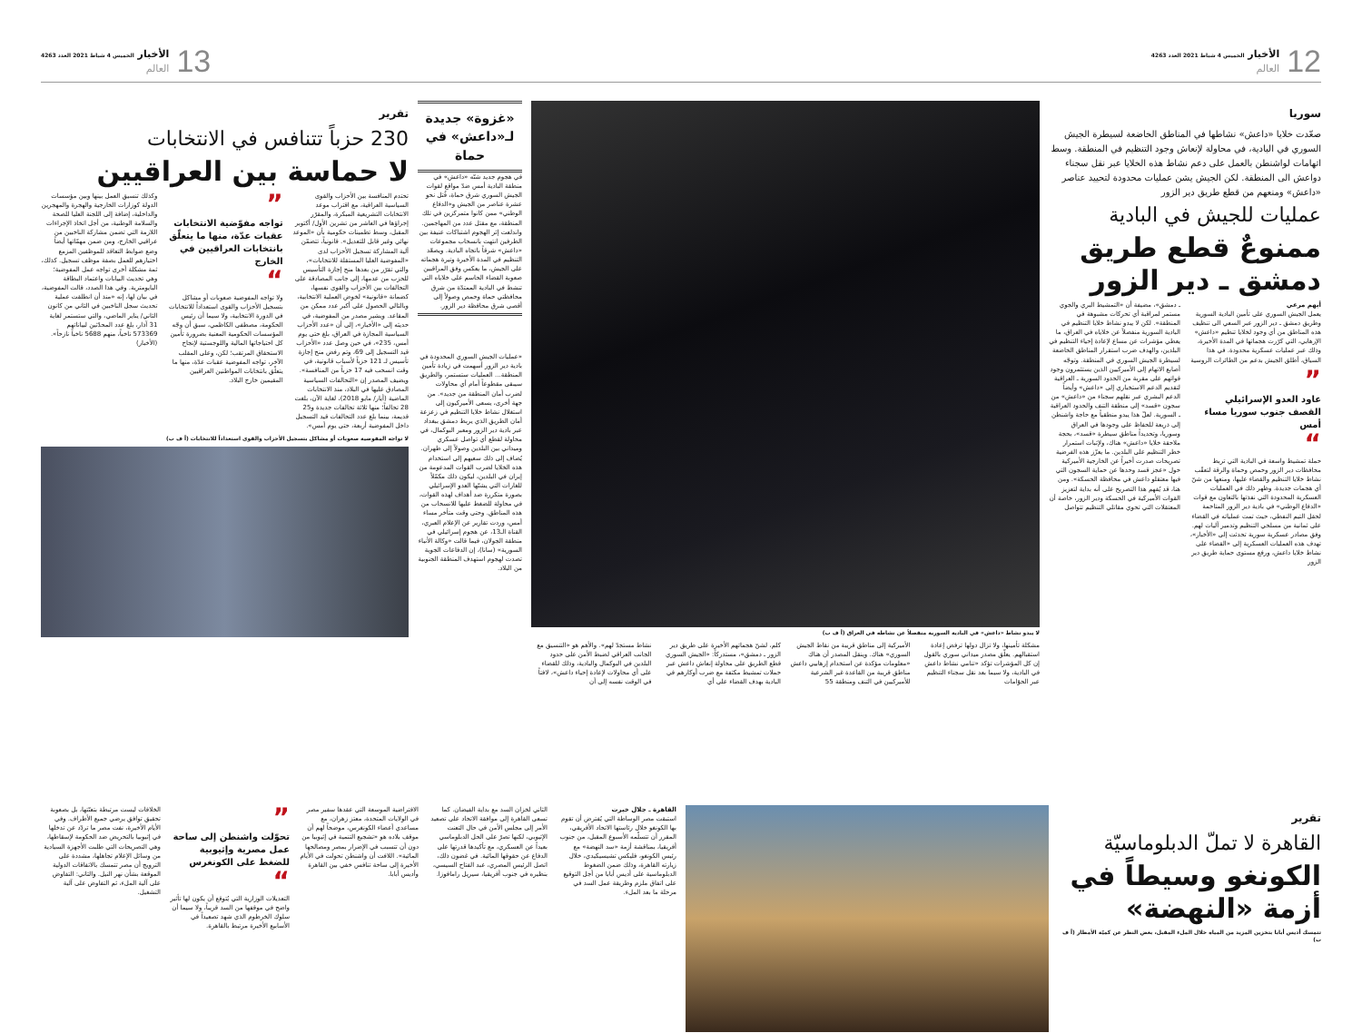12
الأخبار الخميس 4 شباط 2021 العدد 4263
العالم
13
الأخبار الخميس 4 شباط 2021 العدد 4263
العالم
سوريا
صعّدت خلايا «داعش» نشاطها في المناطق الخاضعة لسيطرة الجيش السوري في البادية، في محاولة لإنعاش وجود التنظيم في المنطقة. وسط اتهامات لواشنطن بالعمل على دعم نشاط هذه الخلايا عبر نقل سجناء دواعش الى المنطقة. لكن الجيش يشن عمليات محدودة لتحييد عناصر «داعش» ومنعهم من قطع طريق دير الزور
عمليات للجيش في البادية
ممنوعٌ قطع طريق دمشق ـ دير الزور
أيهم مرعي
يعمل الجيش السوري على تأمين البادية السورية وطريق دمشق ـ دير الزور عبر السعي الى تنظيف هذه المناطق من أي وجود لخلايا تنظيم «داعش» الإرهابي، التي كرّرت هجماتها في المدة الأخيرة، وذلك عبر عمليات عسكرية محدودة. في هذا السياق، أطلق الجيش بدعم من الطائرات الروسية
”
عاود العدو الإسرائيلي القصف جنوب سوريا مساء أمس
“
حملة تمشيط واسعة في البادية التي تربط محافظات دير الزور وحمص وحماة والرقة لتعقّب نشاط خلايا التنظيم والقضاء عليها، ومنعها من شنّ أي هجمات جديدة. وظهر ذلك في العمليات العسكرية المحدودة التي نفذتها بالتعاون مع قوات «الدفاع الوطني» في بادية دير الزور المتاخمة لحقل التيم النفطي، حيث تمت عملياته في القضاء على ثمانية من مسلحي التنظيم وتدمير آليات لهم. وفق مصادر عسكرية سورية تحدثت إلى «الأخبار»، تهدف هذه العمليات العسكرية إلى «القضاء على نشاط خلايا داعش، ورفع مستوى حماية طريق دير الزور
ـ دمشق»، مضيفة أن «التمشيط البري والجوي مستمر لمراقبة أي تحركات مشبوهة في المنطقة». لكن لا يبدو نشاط خلايا التنظيم في البادية السورية منفصلاً عن خلاياه في العراق، ما يعطي مؤشرات عن مساع لإعادة إحياء التنظيم في البلدين، والهدف ضرب استقرار المناطق الخاضعة لسيطرة الجيش السوري في المنطقة. وتوجّه أصابع الاتهام إلى الأميركيين الذين يستثمرون وجود قواتهم على مقربة من الحدود السورية ـ العراقية لتقديم الدعم الاستخباري إلى «داعش» وأيضاً الدعم البشري عبر نقلهم سجناء من «داعش» من سجون «قسد» إلى منطقة التنف والحدود العراقية ـ السورية. لعلّ هذا يبدو منطقياً مع حاجة واشنطن إلى ذريعة للحفاظ على وجودها في العراق وسوريا، وتحديداً مناطق سيطرة «قسد»، بحجة ملاحقة خلايا «داعش» هناك، ولإثبات استمرار خطر التنظيم على البلدين. ما يعزّز هذه الفرضية تصريحات صدرت أخيراً عن الخارجية الأميركية حول «عجز قسد وحدها عن حماية السجون التي فيها معتقلو داعش في محافظة الحسكة». ومن هنا، قد يُفهم هذا التصريح على أنه بداية لتعزيز القوات الأميركية في الحسكة ودير الزور، خاصة أن المعتقلات التي تحوي مقاتلي التنظيم تتواصل
لا يبدو نشاط «داعش» في البادية السورية منفصلاً عن نشاطه في العراق (أ ف ب)
مشكلة تأمينها، ولا تزال دولها ترفض إعادة استقبالهم. يعلّق مصدر ميداني سوري بالقول إن كل المؤشرات تؤكد «تنامي نشاط داعش في البادية، ولا سيما بعد نقل سجناء التنظيم عبر الحوّامات
الأميركية إلى مناطق قريبة من نقاط الجيش السوري» هناك. وينقل المصدر أن هناك «معلومات مؤكدة عن استخدام إرهابيي داعش مناطق قريبة من القاعدة غير الشرعية للأميركيين في التنف ومنطقة 55
كلم، لشنّ هجماتهم الأخيرة على طريق دير الزور ـ دمشق»، مستدركاً: «الجيش السوري قطع الطريق على محاولة إنعاش داعش عبر حملات تمشيط مكثفة مع ضرب أوكارهم في البادية بهدف القضاء على أي
نشاط مستجدّ لهم». والأهم هو «التنسيق مع الجانب العراقي لضبط الأمن على حدود البلدين في البوكمال والبادية، وذلك للقضاء على أي محاولات لإعادة إحياء داعش»، لافتاً في الوقت نفسه إلى أن
«غزوة» جديدة لـ«داعش» في حماة
في هجوم جديد شنّه «داعش» في منطقة البادية أمس ضدّ مواقع لقوات الجيش السوري شرق حماة، قُتل نحو عشرة عناصر من الجيش و«الدفاع الوطني» ممن كانوا متمركزين في تلك المنطقة، مع مقتل عدد من المهاجمين. واندلعت إثر الهجوم اشتباكات عنيفة بين الطرفين انتهت بانسحاب مجموعات «داعش» شرقاً باتجاه البادية. ويصعّد التنظيم في المدة الأخيرة وتيرة هجماته على الجيش، ما يعكس وفق المراقبين صعوبة القضاء الحاسم على خلاياه التي تنشط في البادية الممتدّة من شرق محافظتي حماة وحمص وصولاً إلى أقصى شرق محافظة دير الزور.
«عمليات الجيش السوري المحدودة في بادية دير الزور أسهمت في زيادة تأمين المنطقة... العمليات ستستمر، والطريق سيبقى مقطوعاً أمام أي محاولات لضرب أمان المنطقة من جديد». من جهة أخرى، يسعى الأميركيون إلى استغلال نشاط خلايا التنظيم في زعزعة أمان الطريق الذي يربط دمشق ببغداد عبر بادية دير الزور ومعبر البوكمال، في محاولة لقطع أي تواصل عسكري وميداني بين البلدين وصولاً إلى طهران. يُضاف إلى ذلك سعيهم إلى استخدام هذه الخلايا لضرب القوات المدعومة من إيران في البلدين، ليكون ذلك مكمّلاً للغارات التي يشنّها العدو الإسرائيلي بصورة متكررة ضد أهداف لهذه القوات، في محاولة للضغط عليها للانسحاب من هذه المناطق. وحتى وقت متأخر مساء أمس، وردت تقارير عن الإعلام العبري، القناة الـ13، عن هجوم إسرائيلي في منطقة الجولان، فيما قالت «وكالة الأنباء السورية» (سانا)، إن الدفاعات الجوية تصدت لهجوم استهدف المنطقة الجنوبية من البلاد.
تقرير
230 حزباً تتنافس في الانتخابات
لا حماسة بين العراقيين
تحتدم المنافسة بين الأحزاب والقوى السياسية العراقية، مع اقتراب موعد الانتخابات التشريعية المبكرة، والمقرّر إجراؤها في العاشر من تشرين الأول/ أكتوبر المقبل، وسط تطمينات حكومية بأن «الموعد نهائي وغير قابل للتعديل». قانونياً، تتضمّن آلية المشاركة تسجيل الأحزاب لدى «المفوضية العليا المستقلة للانتخابات»، والتي تقرّر من بعدها منح إجازة التأسيس للحزب من عدمها، إلى جانب المصادقة على التحالفات بين الأحزاب والقوى نفسها، كضمانة «قانونية» لخوض العملية الانتخابية، وبالتالي الحصول على أكبر عدد ممكن من المقاعد. ويشير مصدر من المفوضية، في حديثه إلى «الأخبار»، إلى أن «عدد الأحزاب السياسية المجازة في العراق، بلغ حتى يوم أمس، 235»، في حين وصل عدد «الأحزاب قيد التسجيل إلى 69، وتم رفض منح إجازة تأسيس لـ 121 حزباً لأسباب قانونية، في وقت انسحب فيه 17 حزباً من المنافسة». ويضيف المصدر إن «التحالفات السياسية المصادق عليها في البلاد، منذ الانتخابات الماضية (أيار/ مايو 2018)، لغاية الآن، بلغت 28 تحالفاً؛ منها ثلاثة تحالفات جديدة و25 قديمة، بينما بلغ عدد التحالفات قيد التسجيل داخل المفوضية أربعة، حتى يوم أمس».
”
تواجه مفوّضية الانتخابات عقبات عدّة، منها ما يتعلّق بانتخابات العراقيين في الخارج
“
ولا تواجه المفوضية صعوبات أو مشاكل بتسجيل الأحزاب والقوى استعداداً للانتخابات في الدورة الانتخابية، ولا سيما أن رئيس الحكومة، مصطفى الكاظمي، سبق أن وجّه المؤسسات الحكومية المعنية بضرورة تأمين كل احتياجاتها المالية واللوجستية لإنجاح الاستحقاق المرتقب؛ لكن، وعلى المقلب الآخر، تواجه المفوضية عقبات عدّة، منها ما يتعلّق بانتخابات المواطنين العراقيين المقيمين خارج البلاد.
وكذلك تنسيق العمل بينها وبين مؤسسات الدولة كوزارات الخارجية والهجرة والمهجرين والداخلية، إضافة إلى اللجنة العليا للصحة والسلامة الوطنية، من أجل اتخاذ الإجراءات اللازمة التي تضمن مشاركة الناخبين من عراقيي الخارج، ومن ضمن مهمّاتها أيضاً وضع ضوابط التعاقد للموظفين المزمع اختيارهم للعمل بصفة موظف تسجيل. كذلك، ثمة مشكلة أخرى تواجه عمل المفوضية؛ وهي تحديث البيانات واعتماد البطاقة البايومترية. وفي هذا الصدد، قالت المفوضية، في بيان لها، إنه «منذ أن انطلقت عملية تحديث سجل الناخبين في الثاني من كانون الثاني/ يناير الماضي، والتي ستستمر لغاية 31 آذار، بلغ عدد المحدّثين لبياناتهم 573369 ناخباً، منهم 5688 ناخباً نازحاً». (الأخبار)
لا تواجه المفوضية صعوبات أو مشاكل بتسجيل الأحزاب والقوى استعداداً للانتخابات (أ ف ب)
تقرير
القاهرة لا تملّ الدبلوماسيّة
الكونغو وسيطاً في أزمة «النهضة»
تتمسك أديس أبابا بتخزين المزيد من المياه خلال الملء المقبل، بغض النظر عن كميّة الأمطار (أ ف ب)
القاهرة ـ جلال خيرت
استبقت مصر الوساطة التي يُفترض أن تقوم بها الكونغو خلال رئاستها الاتحاد الأفريقي، المقرر أن تتسلّمه الأسبوع المقبل، من جنوب أفريقيا، بمناقشة أزمة «سد النهضة» مع رئيس الكونغو، فليكس تشيسيكيدي، خلال زيارته القاهرة، وذلك ضمن الضغوط الدبلوماسية على أديس أبابا من أجل التوقيع على اتفاق ملزم وطريقة عمل السد في مرحلة ما بعد الملء.
الثاني لخزان السد مع بداية الفيضان. كما تسعى القاهرة إلى موافقة الاتحاد على تصعيد الأمر إلى مجلس الأمن في حال التعنت الإثيوبي، لكنها تصرّ على الحل الدبلوماسي بعيداً عن العسكري، مع تأكيدها قدرتها على الدفاع عن حقوقها المائية. في غضون ذلك، اتصل الرئيس المصري، عبد الفتاح السيسي، بنظيره في جنوب أفريقيا، سيريل رامافوزا.
الافتراضية الموسعة التي عقدها سفير مصر في الولايات المتحدة، معتز زهران، مع مساعدي أعضاء الكونغرس، موضحاً لهم أن موقف بلاده هو «تشجيع التنمية في إثيوبيا من دون أن تتسبب في الإضرار بمصر ومصالحها المائية». اللافت أن واشنطن تحولت في الأيام الأخيرة إلى ساحة تنافس خفي بين القاهرة وأديس أبابا.
”
تحوّلت واشنطن إلى ساحة عمل مصرية وإثيوبية للضغط على الكونغرس
“
التعديلات الوزارية التي يُتوقع أن يكون لها تأثير واضح في موقفها من السد قريباً، ولا سيما أن سلوك الخرطوم الذي شهد تصعيداً في الأسابيع الأخيرة مرتبط بالقاهرة.
الخلافات ليست مرتبطة بتعنّتها، بل بصعوبة تحقيق توافق يرضي جميع الأطراف. وفي الأيام الأخيرة، نفت مصر ما تردّد عن تدخلها في إثيوبيا بالتحريض ضد الحكومة لإسقاطها، وهي التصريحات التي طلبت الأجهزة السيادية من وسائل الإعلام تجاهلها، مشددة على الترويج أن مصر تتمسك بالاتفاقات الدولية الموقعة بشأن نهر النيل. والثاني: التفاوض على آلية الملء، ثم التفاوض على آلية التشغيل.